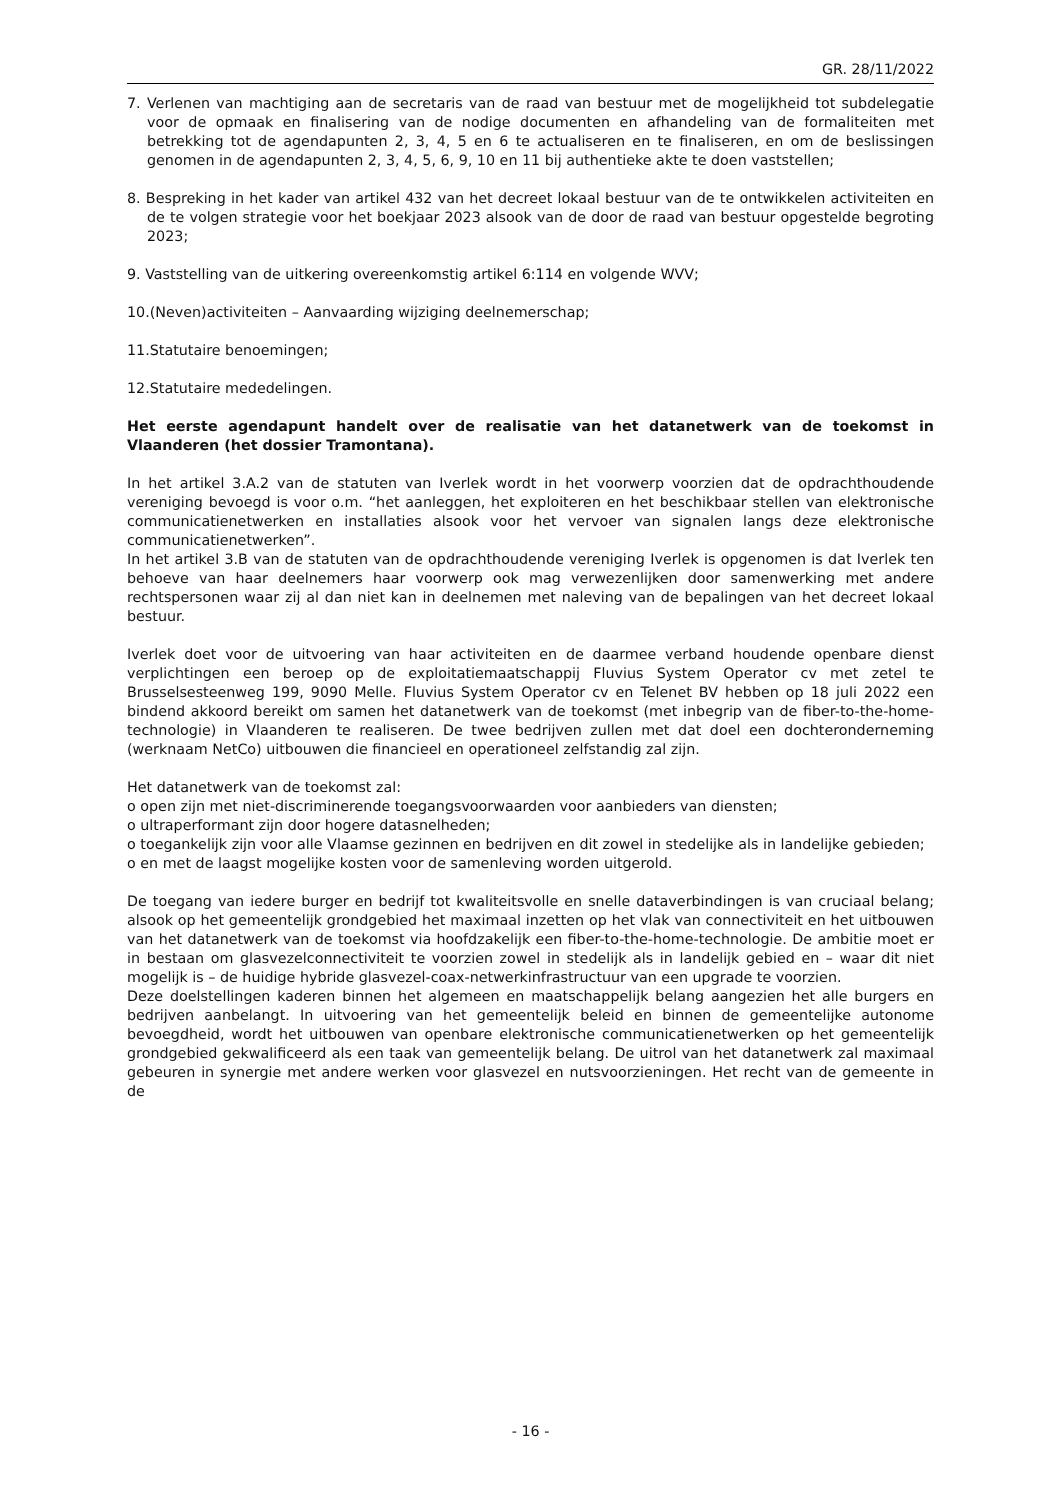GR. 28/11/2022
7. Verlenen van machtiging aan de secretaris van de raad van bestuur met de mogelijkheid tot subdelegatie voor de opmaak en finalisering van de nodige documenten en afhandeling van de formaliteiten met betrekking tot de agendapunten 2, 3, 4, 5 en 6 te actualiseren en te finaliseren, en om de beslissingen genomen in de agendapunten 2, 3, 4, 5, 6, 9, 10 en 11 bij authentieke akte te doen vaststellen;
8. Bespreking in het kader van artikel 432 van het decreet lokaal bestuur van de te ontwikkelen activiteiten en de te volgen strategie voor het boekjaar 2023 alsook van de door de raad van bestuur opgestelde begroting 2023;
9. Vaststelling van de uitkering overeenkomstig artikel 6:114 en volgende WVV;
10.(Neven)activiteiten – Aanvaarding wijziging deelnemerschap;
11.Statutaire benoemingen;
12.Statutaire mededelingen.
Het eerste agendapunt handelt over de realisatie van het datanetwerk van de toekomst in Vlaanderen (het dossier Tramontana).
In het artikel 3.A.2 van de statuten van Iverlek wordt in het voorwerp voorzien dat de opdrachthoudende vereniging bevoegd is voor o.m. “het aanleggen, het exploiteren en het beschikbaar stellen van elektronische communicatienetwerken en installaties alsook voor het vervoer van signalen langs deze elektronische communicatienetwerken”.
In het artikel 3.B van de statuten van de opdrachthoudende vereniging Iverlek is opgenomen is dat Iverlek ten behoeve van haar deelnemers haar voorwerp ook mag verwezenlijken door samenwerking met andere rechtspersonen waar zij al dan niet kan in deelnemen met naleving van de bepalingen van het decreet lokaal bestuur.
Iverlek doet voor de uitvoering van haar activiteiten en de daarmee verband houdende openbare dienst verplichtingen een beroep op de exploitatiemaatschappij Fluvius System Operator cv met zetel te Brusselsesteenweg 199, 9090 Melle. Fluvius System Operator cv en Telenet BV hebben op 18 juli 2022 een bindend akkoord bereikt om samen het datanetwerk van de toekomst (met inbegrip van de fiber-to-the-home-technologie) in Vlaanderen te realiseren. De twee bedrijven zullen met dat doel een dochteronderneming (werknaam NetCo) uitbouwen die financieel en operationeel zelfstandig zal zijn.
Het datanetwerk van de toekomst zal:
o open zijn met niet-discriminerende toegangsvoorwaarden voor aanbieders van diensten;
o ultraperformant zijn door hogere datasnelheden;
o toegankelijk zijn voor alle Vlaamse gezinnen en bedrijven en dit zowel in stedelijke als in landelijke gebieden;
o en met de laagst mogelijke kosten voor de samenleving worden uitgerold.
De toegang van iedere burger en bedrijf tot kwaliteitsvolle en snelle dataverbindingen is van cruciaal belang; alsook op het gemeentelijk grondgebied het maximaal inzetten op het vlak van connectiviteit en het uitbouwen van het datanetwerk van de toekomst via hoofdzakelijk een fiber-to-the-home-technologie. De ambitie moet er in bestaan om glasvezelconnectiviteit te voorzien zowel in stedelijk als in landelijk gebied en – waar dit niet mogelijk is – de huidige hybride glasvezel-coax-netwerkinfrastructuur van een upgrade te voorzien.
Deze doelstellingen kaderen binnen het algemeen en maatschappelijk belang aangezien het alle burgers en bedrijven aanbelangt. In uitvoering van het gemeentelijk beleid en binnen de gemeentelijke autonome bevoegdheid, wordt het uitbouwen van openbare elektronische communicatienetwerken op het gemeentelijk grondgebied gekwalificeerd als een taak van gemeentelijk belang. De uitrol van het datanetwerk zal maximaal gebeuren in synergie met andere werken voor glasvezel en nutsvoorzieningen. Het recht van de gemeente in de
- 16 -